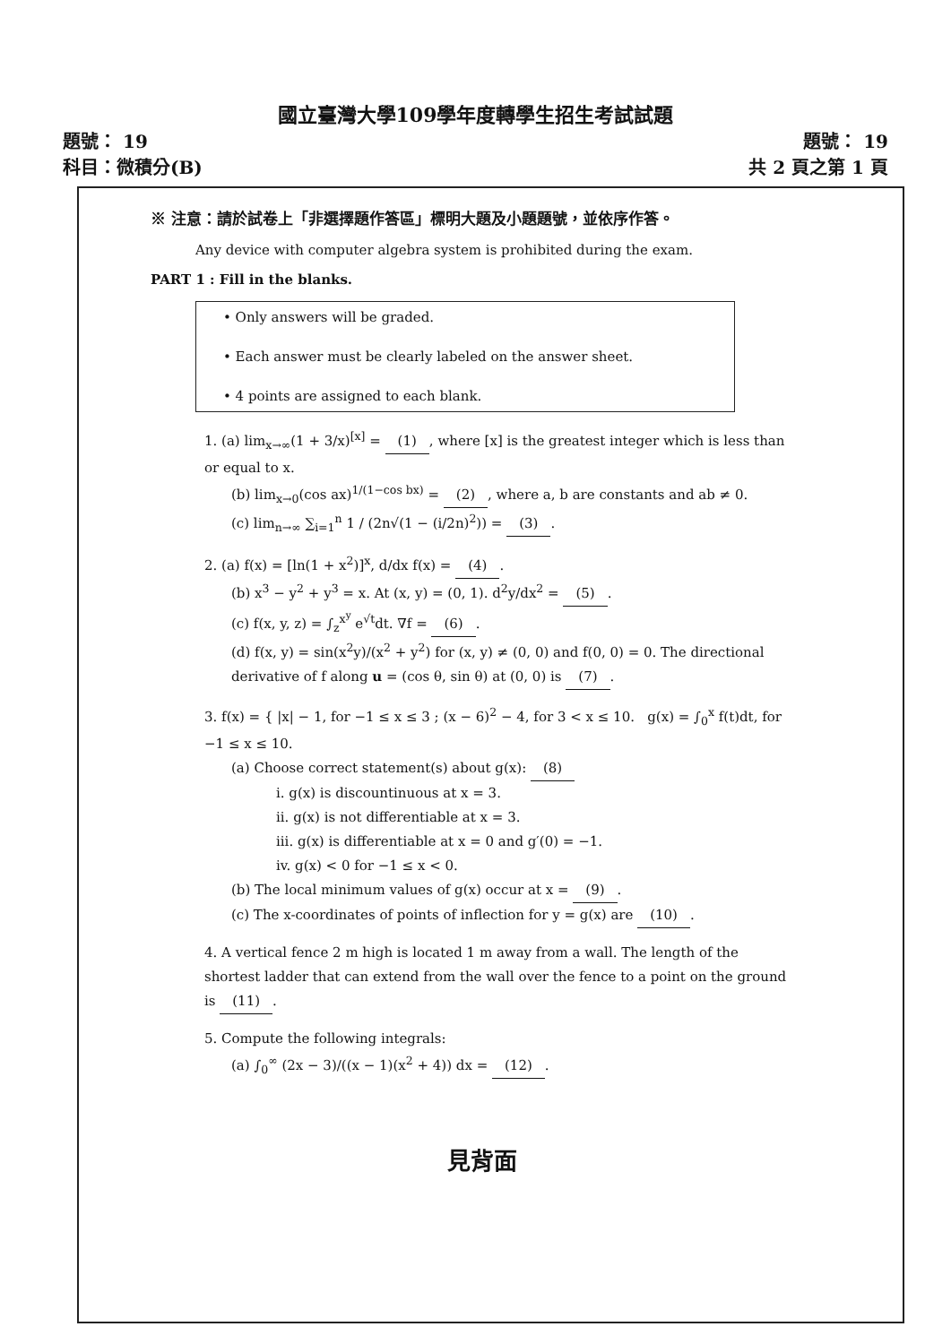國立臺灣大學109學年度轉學生招生考試試題
題號： 19
科目：微積分(B)
題號： 19
共 2 頁之第 1 頁
※ 注意：請於試卷上「非選擇題作答區」標明大題及小題題號，並依序作答。
Any device with computer algebra system is prohibited during the exam.
PART 1 : Fill in the blanks.
• Only answers will be graded.
• Each answer must be clearly labeled on the answer sheet.
• 4 points are assigned to each blank.
1. (a) lim<sub>x→∞</sub>(1 + 3/x)<sup>[x]</sup> = (1), where [x] is the greatest integer which is less than or equal to x.
(b) lim<sub>x→0</sub>(cos ax)<sup>1/(1−cos bx)</sup> = (2), where a, b are constants and ab ≠ 0.
(c) lim<sub>n→∞</sub> ∑<sub>i=1</sub><sup>n</sup> 1 / (2n√(1 − (i/2n)<sup>2</sup>)) = (3).
2. (a) f(x) = [ln(1 + x<sup>2</sup>)]<sup>x</sup>, d/dx f(x) = (4).
(b) x<sup>3</sup> − y<sup>2</sup> + y<sup>3</sup> = x. At (x, y) = (0, 1). d<sup>2</sup>y/dx<sup>2</sup> = (5).
(c) f(x, y, z) = ∫<sub>z</sub><sup>x<sup>y</sup></sup> e<sup>√t</sup>dt. ∇f = (6).
(d) f(x, y) = sin(x<sup>2</sup>y)/(x<sup>2</sup> + y<sup>2</sup>) for (x, y) ≠ (0, 0) and f(0, 0) = 0. The directional derivative of f along u = (cos θ, sin θ) at (0, 0) is (7).
3. f(x) = { |x| − 1, for −1 ≤ x ≤ 3 ; (x − 6)<sup>2</sup> − 4, for 3 < x ≤ 10. g(x) = ∫<sub>0</sub><sup>x</sup> f(t)dt, for −1 ≤ x ≤ 10.
(a) Choose correct statement(s) about g(x): (8)
i. g(x) is discountinuous at x = 3.
ii. g(x) is not differentiable at x = 3.
iii. g(x) is differentiable at x = 0 and g′(0) = −1.
iv. g(x) < 0 for −1 ≤ x < 0.
(b) The local minimum values of g(x) occur at x = (9).
(c) The x-coordinates of points of inflection for y = g(x) are (10).
4. A vertical fence 2 m high is located 1 m away from a wall. The length of the shortest ladder that can extend from the wall over the fence to a point on the ground is (11).
5. Compute the following integrals:
(a) ∫<sub>0</sub><sup>∞</sup> (2x − 3)/((x − 1)(x<sup>2</sup> + 4)) dx = (12).
見背面